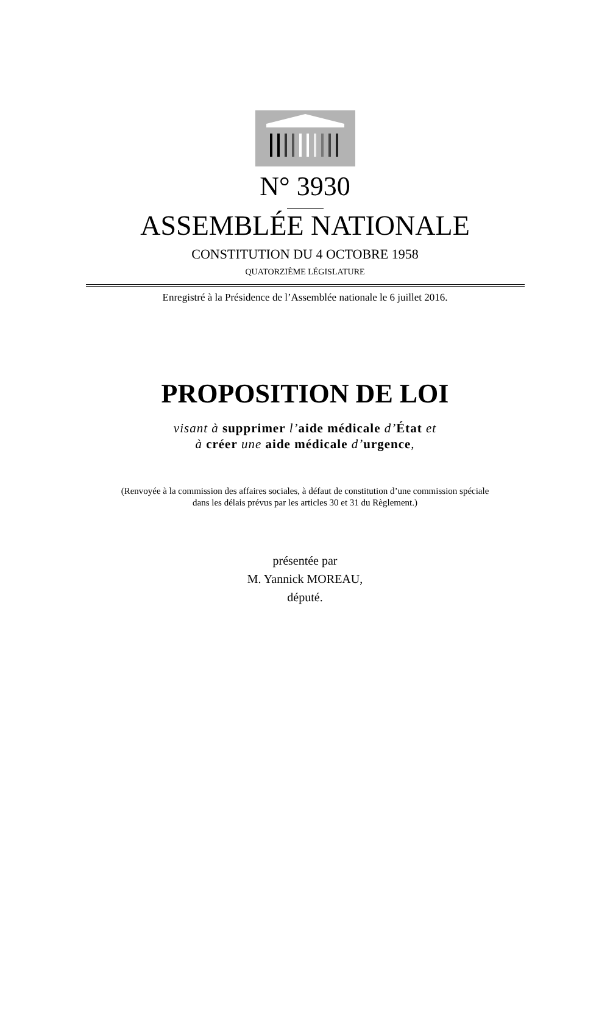N° 3930
ASSEMBLÉE NATIONALE
CONSTITUTION DU 4 OCTOBRE 1958
QUATORZIÈME LÉGISLATURE
Enregistré à la Présidence de l’Assemblée nationale le 6 juillet 2016.
PROPOSITION DE LOI
visant à supprimer l’aide médicale d’État et
à créer une aide médicale d’urgence,
(Renvoyée à la commission des affaires sociales, à défaut de constitution d’une commission spéciale
dans les délais prévus par les articles 30 et 31 du Règlement.)
présentée par
M. Yannick MOREAU,
député.